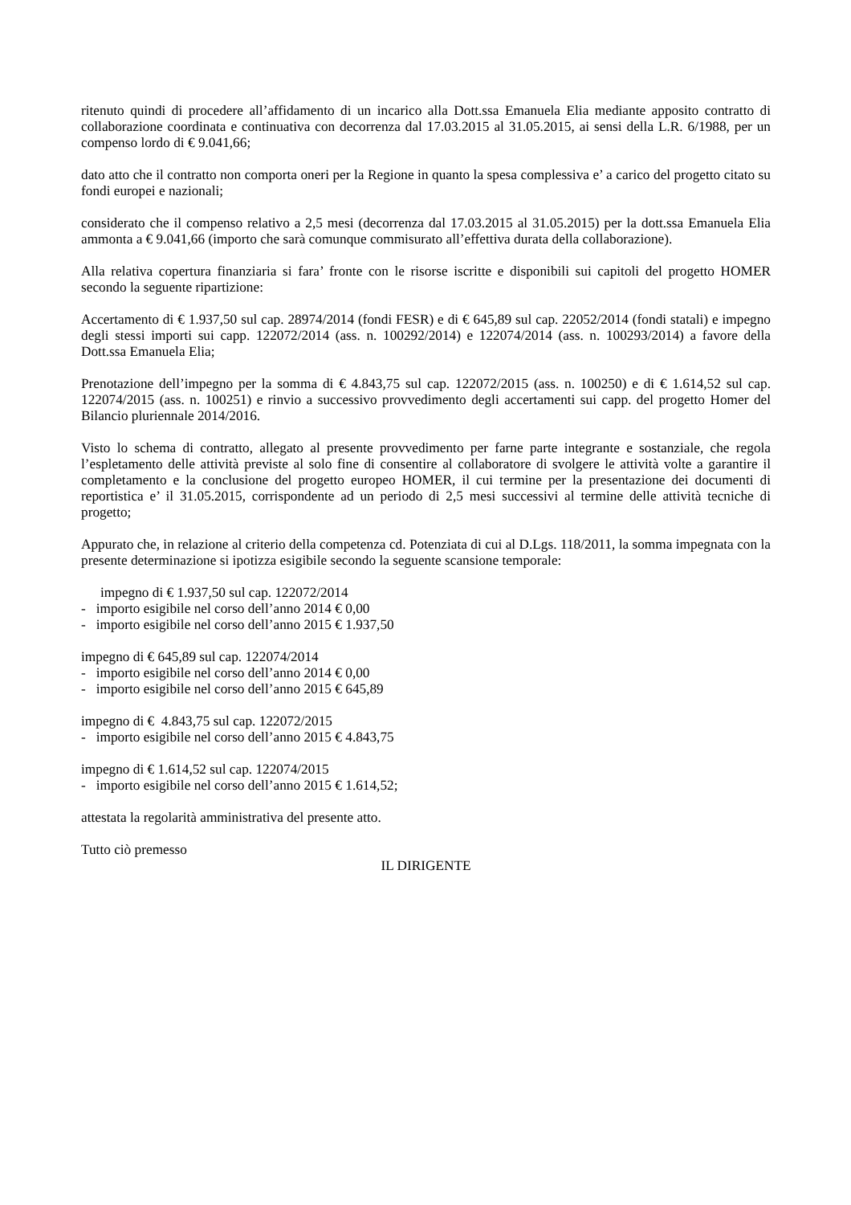ritenuto quindi di procedere all’affidamento di un incarico alla Dott.ssa Emanuela Elia mediante apposito contratto di collaborazione coordinata e continuativa con decorrenza dal 17.03.2015 al 31.05.2015, ai sensi della L.R. 6/1988, per un compenso lordo di € 9.041,66;
dato atto che il contratto non comporta oneri per la Regione in quanto la spesa complessiva e’ a carico del progetto citato su fondi europei e nazionali;
considerato che il compenso relativo a 2,5 mesi (decorrenza dal 17.03.2015 al 31.05.2015) per la dott.ssa Emanuela Elia ammonta a € 9.041,66 (importo che sarà comunque commisurato all’effettiva durata della collaborazione).
Alla relativa copertura finanziaria si fara’ fronte con le risorse iscritte e disponibili sui capitoli del progetto HOMER secondo la seguente ripartizione:
Accertamento di € 1.937,50 sul cap. 28974/2014 (fondi FESR) e di € 645,89 sul cap. 22052/2014 (fondi statali) e impegno degli stessi importi sui capp. 122072/2014 (ass. n. 100292/2014) e 122074/2014 (ass. n. 100293/2014) a favore della Dott.ssa Emanuela Elia;
Prenotazione dell’impegno per la somma di € 4.843,75 sul cap. 122072/2015 (ass. n. 100250) e di € 1.614,52 sul cap. 122074/2015 (ass. n. 100251) e rinvio a successivo provvedimento degli accertamenti sui capp. del progetto Homer del Bilancio pluriennale 2014/2016.
Visto lo schema di contratto, allegato al presente provvedimento per farne parte integrante e sostanziale, che regola l’espletamento delle attività previste al solo fine di consentire al collaboratore di svolgere le attività volte a garantire il completamento e la conclusione del progetto europeo HOMER, il cui termine per la presentazione dei documenti di reportistica e’ il 31.05.2015, corrispondente ad un periodo di 2,5 mesi successivi al termine delle attività tecniche di progetto;
Appurato che, in relazione al criterio della competenza cd. Potenziata di cui al D.Lgs. 118/2011, la somma impegnata con la presente determinazione si ipotizza esigibile secondo la seguente scansione temporale:
impegno di € 1.937,50 sul cap. 122072/2014
- importo esigibile nel corso dell’anno 2014 € 0,00
- importo esigibile nel corso dell’anno 2015 € 1.937,50
impegno di € 645,89 sul cap. 122074/2014
- importo esigibile nel corso dell’anno 2014 € 0,00
- importo esigibile nel corso dell’anno 2015 € 645,89
impegno di € 4.843,75 sul cap. 122072/2015
- importo esigibile nel corso dell’anno 2015 € 4.843,75
impegno di € 1.614,52 sul cap. 122074/2015
- importo esigibile nel corso dell’anno 2015 € 1.614,52;
attestata la regolarità amministrativa del presente atto.
Tutto ciò premesso
IL DIRIGENTE